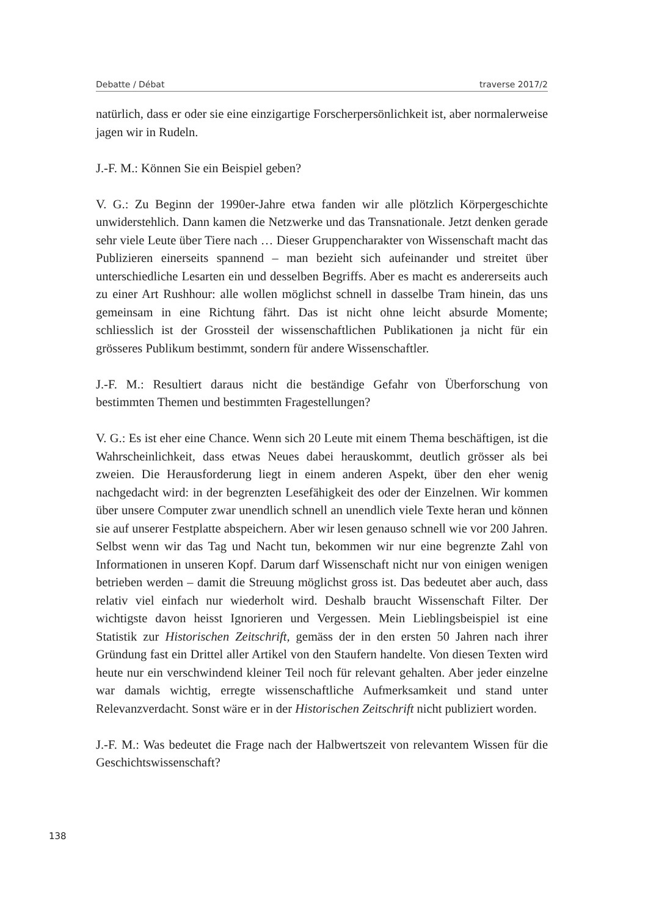Debatte / Débat traverse 2017/2
natürlich, dass er oder sie eine einzigartige Forscherpersönlichkeit ist, aber normalerweise jagen wir in Rudeln.
J.-F. M.: Können Sie ein Beispiel geben?
V. G.: Zu Beginn der 1990er-Jahre etwa fanden wir alle plötzlich Körpergeschichte unwiderstehlich. Dann kamen die Netzwerke und das Transnationale. Jetzt denken gerade sehr viele Leute über Tiere nach … Dieser Gruppencharakter von Wissenschaft macht das Publizieren einerseits spannend – man bezieht sich aufeinander und streitet über unterschiedliche Lesarten ein und desselben Begriffs. Aber es macht es andererseits auch zu einer Art Rushhour: alle wollen möglichst schnell in dasselbe Tram hinein, das uns gemeinsam in eine Richtung fährt. Das ist nicht ohne leicht absurde Momente; schliesslich ist der Grossteil der wissenschaftlichen Publikationen ja nicht für ein grösseres Publikum bestimmt, sondern für andere Wissenschaftler.
J.-F. M.: Resultiert daraus nicht die beständige Gefahr von Überforschung von bestimmten Themen und bestimmten Fragestellungen?
V. G.: Es ist eher eine Chance. Wenn sich 20 Leute mit einem Thema beschäftigen, ist die Wahrscheinlichkeit, dass etwas Neues dabei herauskommt, deutlich grösser als bei zweien. Die Herausforderung liegt in einem anderen Aspekt, über den eher wenig nachgedacht wird: in der begrenzten Lesefähigkeit des oder der Einzelnen. Wir kommen über unsere Computer zwar unendlich schnell an unendlich viele Texte heran und können sie auf unserer Festplatte abspeichern. Aber wir lesen genauso schnell wie vor 200 Jahren. Selbst wenn wir das Tag und Nacht tun, bekommen wir nur eine begrenzte Zahl von Informationen in unseren Kopf. Darum darf Wissenschaft nicht nur von einigen wenigen betrieben werden – damit die Streuung möglichst gross ist. Das bedeutet aber auch, dass relativ viel einfach nur wiederholt wird. Deshalb braucht Wissenschaft Filter. Der wichtigste davon heisst Ignorieren und Vergessen. Mein Lieblingsbeispiel ist eine Statistik zur Historischen Zeitschrift, gemäss der in den ersten 50 Jahren nach ihrer Gründung fast ein Drittel aller Artikel von den Staufern handelte. Von diesen Texten wird heute nur ein verschwindend kleiner Teil noch für relevant gehalten. Aber jeder einzelne war damals wichtig, erregte wissenschaftliche Aufmerksamkeit und stand unter Relevanzverdacht. Sonst wäre er in der Historischen Zeitschrift nicht publiziert worden.
J.-F. M.: Was bedeutet die Frage nach der Halbwertszeit von relevantem Wissen für die Geschichtswissenschaft?
138